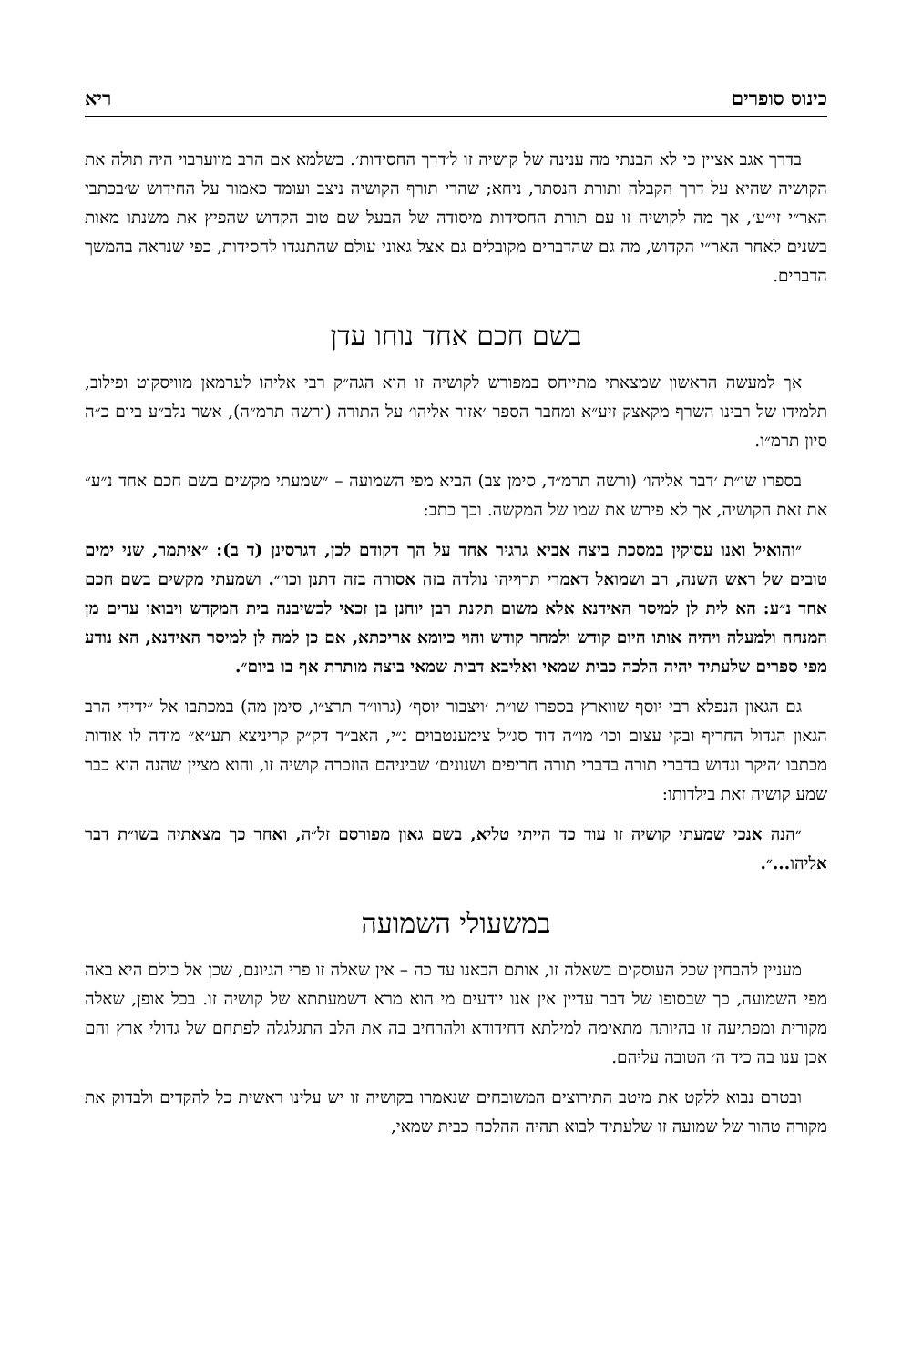כינוס סופרים ריא
בדרך אגב אציין כי לא הבנתי מה ענינה של קושיה זו ל׳דרך החסידות׳. בשלמא אם הרב מווערבוי היה תולה את הקושיה שהיא על דרך הקבלה ותורת הנסתר, ניחא; שהרי תורף הקושיה ניצב ועומד כאמור על החידוש ש׳בכתבי האר״י זי״ע׳, אך מה לקושיה זו עם תורת החסידות מיסודה של הבעל שם טוב הקדוש שהפיץ את משנתו מאות בשנים לאחר האר״י הקדוש, מה גם שהדברים מקובלים גם אצל גאוני עולם שהתנגדו לחסידות, כפי שנראה בהמשך הדברים.
בשם חכם אחד נוחו עדן
אך למעשה הראשון שמצאתי מתייחס במפורש לקושיה זו הוא הגה״ק רבי אליהו לערמאן מוויסקוט ופילוב, תלמידו של רבינו השרף מקאצק זיע״א ומחבר הספר ׳אזור אליהו׳ על התורה (ורשה תרמ״ה), אשר נלב״ע ביום כ״ה סיון תרמ״ו.
בספרו שו״ת ׳דבר אליהו׳ (ורשה תרמ״ד, סימן צב) הביא מפי השמועה – ״שמעתי מקשים בשם חכם אחד נ״ע״ את זאת הקושיה, אך לא פירש את שמו של המקשה. וכך כתב:
״והואיל ואנו עסוקין במסכת ביצה אביא גרגיר אחד על הך דקודם לכן, דגרסינן (ד ב): ״איתמר, שני ימים טובים של ראש השנה, רב ושמואל דאמרי תרוייהו נולדה בזה אסורה בזה דתנן וכו׳״. ושמעתי מקשים בשם חכם אחד נ״ע: הא לית לן למיסר האידנא אלא משום תקנת רבן יוחנן בן זכאי לכשיבנה בית המקדש ויבואו עדים מן המנחה ולמעלה ויהיה אותו היום קודש ולמחר קודש והוי כיומא אריכתא, אם כן למה לן למיסר האידנא, הא נודע מפי ספרים שלעתיד יהיה הלכה כבית שמאי ואליבא דבית שמאי ביצה מותרת אף בו ביום״.
גם הגאון הנפלא רבי יוסף שווארץ בספרו שו״ת ׳ויצבור יוסף׳ (גרוו״ד תרצ״ו, סימן מה) במכתבו אל ״ידידי הרב הגאון הגדול החריף ובקי עצום וכו׳ מו״ה דוד סג״ל צימענטבוים נ״י, האב״ד דק״ק קריניצא תע״א״ מודה לו אודות מכתבו ׳היקר וגדוש בדברי תורה בדברי תורה חריפים ושנונים׳ שביניהם הוזכרה קושיה זו, והוא מציין שהנה הוא כבר שמע קושיה זאת בילדותו:
״הנה אנכי שמעתי קושיה זו עוד כד הייתי טליא, בשם גאון מפורסם זל״ה, ואחר כך מצאתיה בשו״ת דבר אליהו...״.
במשעולי השמועה
מעניין להבחין שכל העוסקים בשאלה זו, אותם הבאנו עד כה – אין שאלה זו פרי הגיונם, שכן אל כולם היא באה מפי השמועה, כך שבסופו של דבר עדיין אין אנו יודעים מי הוא מרא דשמעתתא של קושיה זו. בכל אופן, שאלה מקורית ומפתיעה זו בהיותה מתאימה למילתא דחידודא ולהרחיב בה את הלב התגלגלה לפתחם של גדולי ארץ והם אכן ענו בה כיד ה׳ הטובה עליהם.
ובטרם נבוא ללקט את מיטב התירוצים המשובחים שנאמרו בקושיה זו יש עלינו ראשית כל להקדים ולבדוק את מקורה טהור של שמועה זו שלעתיד לבוא תהיה ההלכה כבית שמאי,